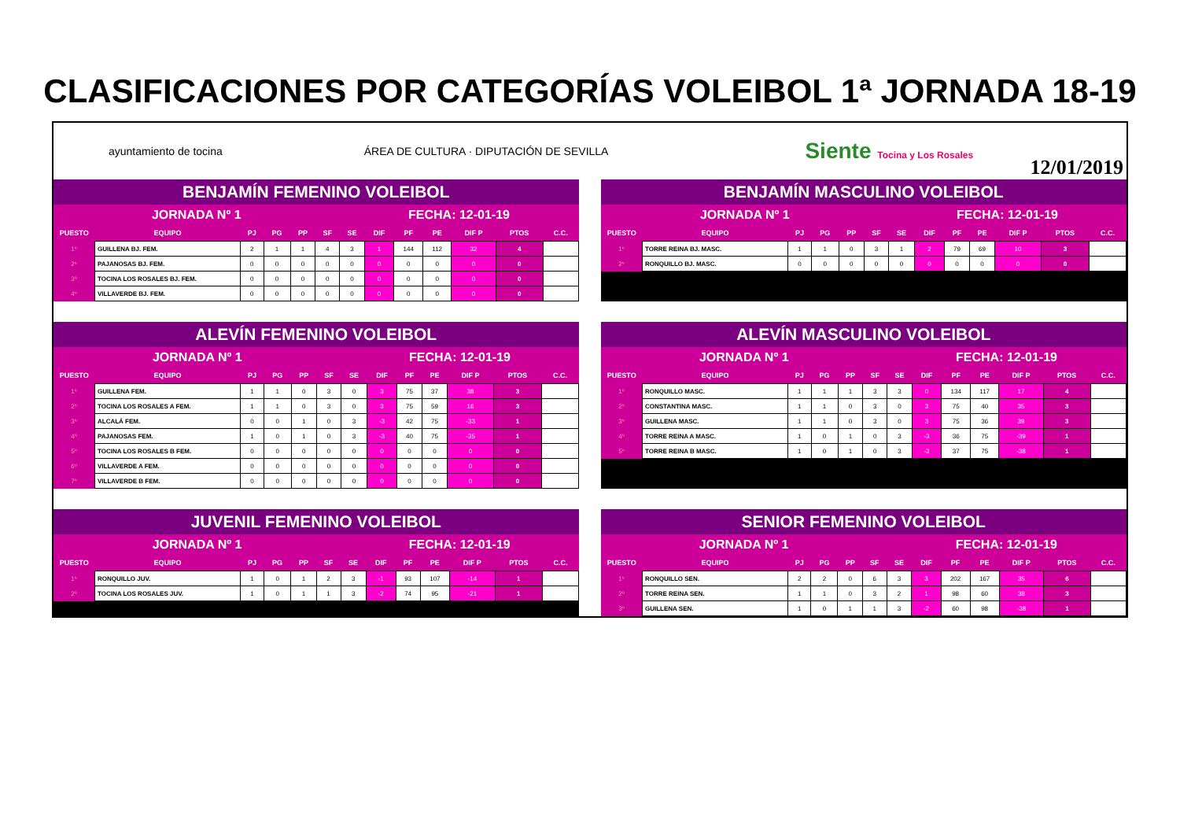CLASIFICACIONES POR CATEGORÍAS VOLEIBOL 1ª JORNADA 18-19
ayuntamiento de tocina ÁREA DE CULTURA · DIPUTACIÓN DE SEVILLA Siente Tocina y Los Rosales
12/01/2019
| BENJAMÍN FEMENINO VOLEIBOL | | | | | | | | | | | | |
| JORNADA Nº 1 | | | | | | FECHA: 12-01-19 | | | | | | |
| PUESTO | EQUIPO | PJ | PG | PP | SF | SE | DIF | PF | PE | DIF P | PTOS | C.C. |
| 1º | GUILLENA BJ. FEM. | 2 | 1 | 1 | 4 | 3 | 1 | 144 | 112 | 32 | 4 | |
| 2º | PAJANOSAS BJ. FEM. | 0 | 0 | 0 | 0 | 0 | 0 | 0 | 0 | 0 | 0 | |
| 3º | TOCINA LOS ROSALES BJ. FEM. | 0 | 0 | 0 | 0 | 0 | 0 | 0 | 0 | 0 | 0 | |
| 4º | VILLAVERDE BJ. FEM. | 0 | 0 | 0 | 0 | 0 | 0 | 0 | 0 | 0 | 0 | |
| BENJAMÍN MASCULINO VOLEIBOL | | | | | | | | | | | | |
| JORNADA Nº 1 | | | | | | FECHA: 12-01-19 | | | | | | |
| PUESTO | EQUIPO | PJ | PG | PP | SF | SE | DIF | PF | PE | DIF P | PTOS | C.C. |
| 1º | TORRE REINA BJ. MASC. | 1 | 1 | 0 | 3 | 1 | 2 | 79 | 69 | 10 | 3 | |
| 2º | RONQUILLO BJ. MASC. | 0 | 0 | 0 | 0 | 0 | 0 | 0 | 0 | 0 | 0 | |
| ALEVÍN FEMENINO VOLEIBOL | | | | | | | | | | | | |
| JORNADA Nº 1 | | | | | | FECHA: 12-01-19 | | | | | | |
| PUESTO | EQUIPO | PJ | PG | PP | SF | SE | DIF | PF | PE | DIF P | PTOS | C.C. |
| 1º | GUILLENA FEM. | 1 | 1 | 0 | 3 | 0 | 3 | 75 | 37 | 38 | 3 | |
| 2º | TOCINA LOS ROSALES A FEM. | 1 | 1 | 0 | 3 | 0 | 3 | 75 | 59 | 16 | 3 | |
| 3º | ALCALÁ FEM. | 0 | 0 | 1 | 0 | 3 | -3 | 42 | 75 | -33 | 1 | |
| 4º | PAJANOSAS FEM. | 1 | 0 | 1 | 0 | 3 | -3 | 40 | 75 | -35 | 1 | |
| 5º | TOCINA LOS ROSALES B FEM. | 0 | 0 | 0 | 0 | 0 | 0 | 0 | 0 | 0 | 0 | |
| 6º | VILLAVERDE A FEM. | 0 | 0 | 0 | 0 | 0 | 0 | 0 | 0 | 0 | 0 | |
| 7º | VILLAVERDE B FEM. | 0 | 0 | 0 | 0 | 0 | 0 | 0 | 0 | 0 | 0 | |
| ALEVÍN MASCULINO VOLEIBOL | | | | | | | | | | | | |
| JORNADA Nº 1 | | | | | | FECHA: 12-01-19 | | | | | | |
| PUESTO | EQUIPO | PJ | PG | PP | SF | SE | DIF | PF | PE | DIF P | PTOS | C.C. |
| 1º | RONQUILLO MASC. | 1 | 1 | 1 | 3 | 3 | 0 | 134 | 117 | 17 | 4 | |
| 2º | CONSTANTINA MASC. | 1 | 1 | 0 | 3 | 0 | 3 | 75 | 40 | 35 | 3 | |
| 3º | GUILLENA MASC. | 1 | 1 | 0 | 3 | 0 | 3 | 75 | 36 | 39 | 3 | |
| 4º | TORRE REINA A MASC. | 1 | 0 | 1 | 0 | 3 | -3 | 36 | 75 | -39 | 1 | |
| 5º | TORRE REINA B MASC. | 1 | 0 | 1 | 0 | 3 | -3 | 37 | 75 | -38 | 1 | |
| JUVENIL FEMENINO VOLEIBOL | | | | | | | | | | | | |
| JORNADA Nº 1 | | | | | | FECHA: 12-01-19 | | | | | | |
| PUESTO | EQUIPO | PJ | PG | PP | SF | SE | DIF | PF | PE | DIF P | PTOS | C.C. |
| 1º | RONQUILLO JUV. | 1 | 0 | 1 | 2 | 3 | -1 | 93 | 107 | -14 | 1 | |
| 2º | TOCINA LOS ROSALES JUV. | 1 | 0 | 1 | 1 | 3 | -2 | 74 | 95 | -21 | 1 | |
| SENIOR FEMENINO VOLEIBOL | | | | | | | | | | | | |
| JORNADA Nº 1 | | | | | | FECHA: 12-01-19 | | | | | | |
| PUESTO | EQUIPO | PJ | PG | PP | SF | SE | DIF | PF | PE | DIF P | PTOS | C.C. |
| 1º | RONQUILLO SEN. | 2 | 2 | 0 | 6 | 3 | 3 | 202 | 167 | 35 | 6 | |
| 2º | TORRE REINA SEN. | 1 | 1 | 0 | 3 | 2 | 1 | 98 | 60 | 38 | 3 | |
| 3º | GUILLENA SEN. | 1 | 0 | 1 | 1 | 3 | -2 | 60 | 98 | -38 | 1 | |